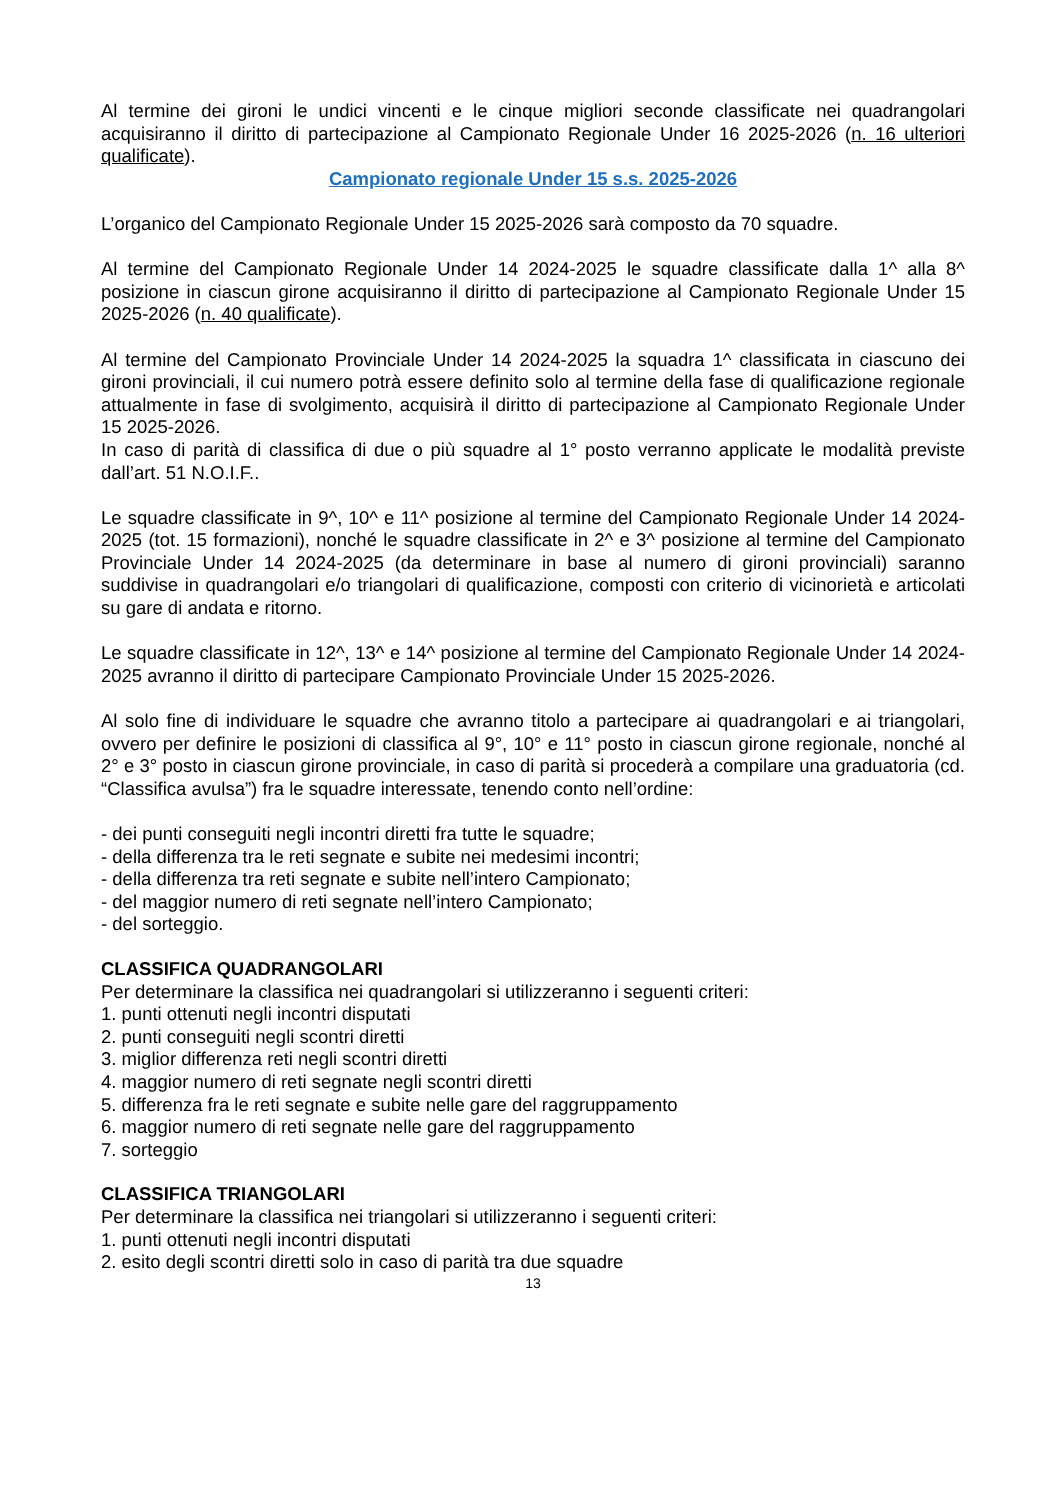Al termine dei gironi le undici vincenti e le cinque migliori seconde classificate nei quadrangolari acquisiranno il diritto di partecipazione al Campionato Regionale Under 16 2025-2026 (n. 16 ulteriori qualificate).
Campionato regionale Under 15 s.s. 2025-2026
L’organico del Campionato Regionale Under 15 2025-2026 sarà composto da 70 squadre.
Al termine del Campionato Regionale Under 14 2024-2025 le squadre classificate dalla 1^ alla 8^ posizione in ciascun girone acquisiranno il diritto di partecipazione al Campionato Regionale Under 15 2025-2026 (n. 40 qualificate).
Al termine del Campionato Provinciale Under 14 2024-2025 la squadra 1^ classificata in ciascuno dei gironi provinciali, il cui numero potrà essere definito solo al termine della fase di qualificazione regionale attualmente in fase di svolgimento, acquisirà il diritto di partecipazione al Campionato Regionale Under 15 2025-2026.
In caso di parità di classifica di due o più squadre al 1° posto verranno applicate le modalità previste dall’art. 51 N.O.I.F..
Le squadre classificate in 9^, 10^ e 11^ posizione al termine del Campionato Regionale Under 14 2024-2025 (tot. 15 formazioni), nonché le squadre classificate in 2^ e 3^ posizione al termine del Campionato Provinciale Under 14 2024-2025 (da determinare in base al numero di gironi provinciali) saranno suddivise in quadrangolari e/o triangolari di qualificazione, composti con criterio di vicinorietà e articolati su gare di andata e ritorno.
Le squadre classificate in 12^, 13^ e 14^ posizione al termine del Campionato Regionale Under 14 2024-2025 avranno il diritto di partecipare Campionato Provinciale Under 15 2025-2026.
Al solo fine di individuare le squadre che avranno titolo a partecipare ai quadrangolari e ai triangolari, ovvero per definire le posizioni di classifica al 9°, 10° e 11° posto in ciascun girone regionale, nonché al 2° e 3° posto in ciascun girone provinciale, in caso di parità si procederà a compilare una graduatoria (cd. “Classifica avulsa”) fra le squadre interessate, tenendo conto nell’ordine:
- dei punti conseguiti negli incontri diretti fra tutte le squadre;
- della differenza tra le reti segnate e subite nei medesimi incontri;
- della differenza tra reti segnate e subite nell’intero Campionato;
- del maggior numero di reti segnate nell’intero Campionato;
- del sorteggio.
CLASSIFICA QUADRANGOLARI
Per determinare la classifica nei quadrangolari si utilizzeranno i seguenti criteri:
1. punti ottenuti negli incontri disputati
2. punti conseguiti negli scontri diretti
3. miglior differenza reti negli scontri diretti
4. maggior numero di reti segnate negli scontri diretti
5. differenza fra le reti segnate e subite nelle gare del raggruppamento
6. maggior numero di reti segnate nelle gare del raggruppamento
7. sorteggio
CLASSIFICA TRIANGOLARI
Per determinare la classifica nei triangolari si utilizzeranno i seguenti criteri:
1. punti ottenuti negli incontri disputati
2. esito degli scontri diretti solo in caso di parità tra due squadre
13